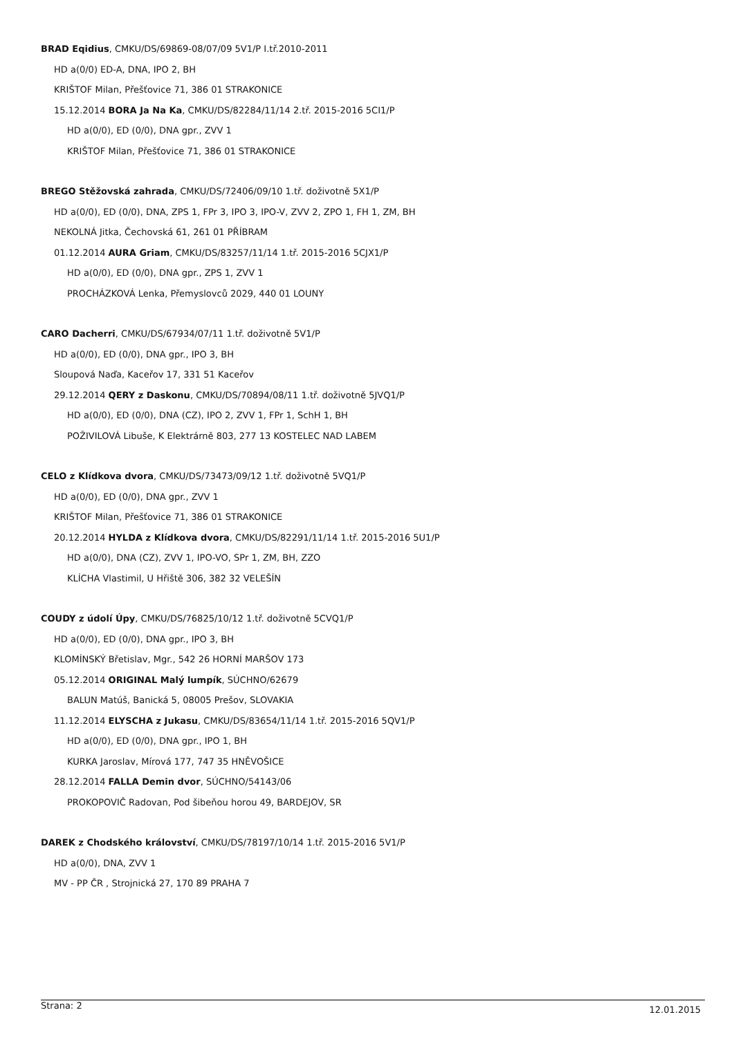BRAD Eqidius, CMKU/DS/69869-08/07/09 5V1/P I.tř.2010-2011
HD a(0/0) ED-A, DNA, IPO 2, BH
KRIŠTOF Milan, Přešťovice 71, 386 01 STRAKONICE
15.12.2014 BORA Ja Na Ka, CMKU/DS/82284/11/14 2.tř. 2015-2016 5CI1/P
HD a(0/0), ED (0/0), DNA gpr., ZVV 1
KRIŠTOF Milan, Přešťovice 71, 386 01 STRAKONICE
BREGO Stěžovská zahrada, CMKU/DS/72406/09/10 1.tř. doživotně 5X1/P
HD a(0/0), ED (0/0), DNA, ZPS 1, FPr 3, IPO 3, IPO-V, ZVV 2, ZPO 1, FH 1, ZM, BH
NEKOLNÁ Jitka, Čechovská 61, 261 01 PŘÍBRAM
01.12.2014 AURA Griam, CMKU/DS/83257/11/14 1.tř. 2015-2016 5CJX1/P
HD a(0/0), ED (0/0), DNA gpr., ZPS 1, ZVV 1
PROCHÁZKOVÁ Lenka, Přemyslovců 2029, 440 01 LOUNY
CARO Dacherri, CMKU/DS/67934/07/11 1.tř. doživotně 5V1/P
HD a(0/0), ED (0/0), DNA gpr., IPO 3, BH
Sloupová Naďa, Kaceřov 17, 331 51 Kaceřov
29.12.2014 QERY z Daskonu, CMKU/DS/70894/08/11 1.tř. doživotně 5JVQ1/P
HD a(0/0), ED (0/0), DNA (CZ), IPO 2, ZVV 1, FPr 1, SchH 1, BH
POŽIVILOVÁ Libuše, K Elektrárně 803, 277 13 KOSTELEC NAD LABEM
CELO z Klídkova dvora, CMKU/DS/73473/09/12 1.tř. doživotně 5VQ1/P
HD a(0/0), ED (0/0), DNA gpr., ZVV 1
KRIŠTOF Milan, Přešťovice 71, 386 01 STRAKONICE
20.12.2014 HYLDA z Klídkova dvora, CMKU/DS/82291/11/14 1.tř. 2015-2016 5U1/P
HD a(0/0), DNA (CZ), ZVV 1, IPO-VO, SPr 1, ZM, BH, ZZO
KLÍCHA Vlastimil, U Hřiště 306, 382 32 VELEŠÍN
COUDY z údolí Úpy, CMKU/DS/76825/10/12 1.tř. doživotně 5CVQ1/P
HD a(0/0), ED (0/0), DNA gpr., IPO 3, BH
KLOMÍNSKÝ Břetislav, Mgr., 542 26 HORNÍ MARŠOV 173
05.12.2014 ORIGINAL Malý lumpík, SÚCHNO/62679
BALUN Matúš, Banická 5, 08005 Prešov, SLOVAKIA
11.12.2014 ELYSCHA z Jukasu, CMKU/DS/83654/11/14 1.tř. 2015-2016 5QV1/P
HD a(0/0), ED (0/0), DNA gpr., IPO 1, BH
KURKA Jaroslav, Mírová 177, 747 35 HNĚVOŠICE
28.12.2014 FALLA Demin dvor, SÚCHNO/54143/06
PROKOPOVIČ Radovan, Pod šibeňou horou 49, BARDEJOV, SR
DAREK z Chodského království, CMKU/DS/78197/10/14 1.tř. 2015-2016 5V1/P
HD a(0/0), DNA, ZVV 1
MV - PP ČR , Strojnická 27, 170 89 PRAHA 7
Strana: 2 12.01.2015